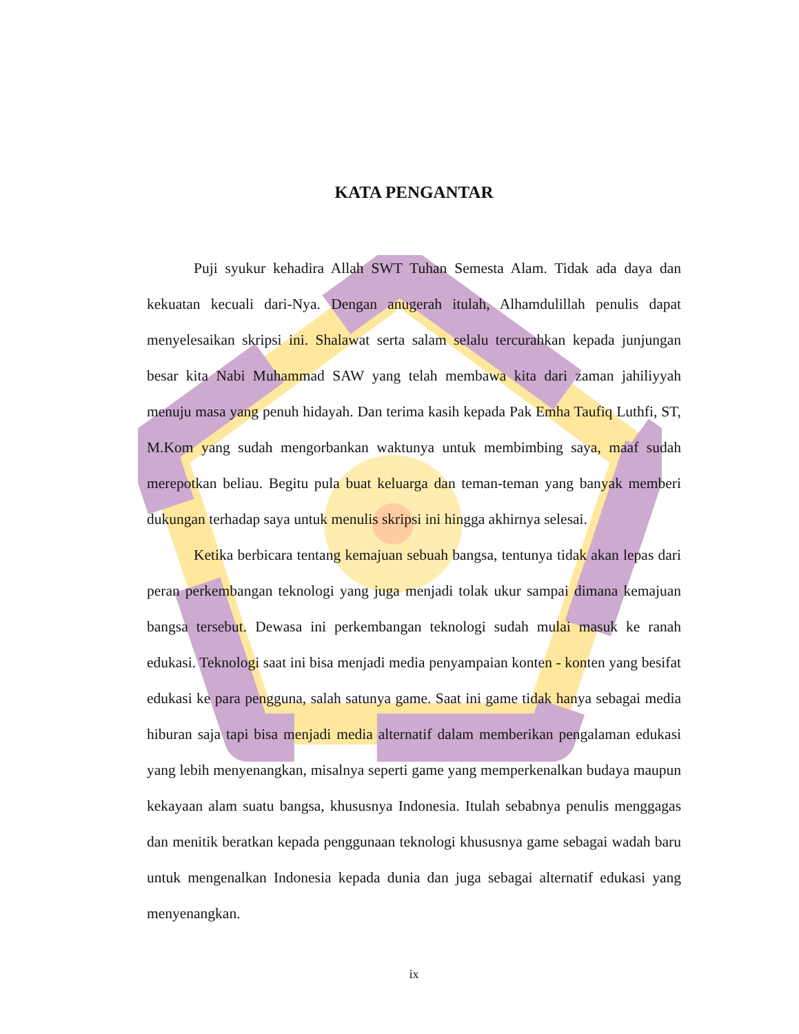KATA PENGANTAR
Puji syukur kehadira Allah SWT Tuhan Semesta Alam. Tidak ada daya dan kekuatan kecuali dari-Nya. Dengan anugerah itulah, Alhamdulillah penulis dapat menyelesaikan skripsi ini. Shalawat serta salam selalu tercurahkan kepada junjungan besar kita Nabi Muhammad SAW yang telah membawa kita dari zaman jahiliyyah menuju masa yang penuh hidayah. Dan terima kasih kepada Pak Emha Taufiq Luthfi, ST, M.Kom yang sudah mengorbankan waktunya untuk membimbing saya, maaf sudah merepotkan beliau. Begitu pula buat keluarga dan teman-teman yang banyak memberi dukungan terhadap saya untuk menulis skripsi ini hingga akhirnya selesai.
Ketika berbicara tentang kemajuan sebuah bangsa, tentunya tidak akan lepas dari peran perkembangan teknologi yang juga menjadi tolak ukur sampai dimana kemajuan bangsa tersebut. Dewasa ini perkembangan teknologi sudah mulai masuk ke ranah edukasi. Teknologi saat ini bisa menjadi media penyampaian konten - konten yang besifat edukasi ke para pengguna, salah satunya game. Saat ini game tidak hanya sebagai media hiburan saja tapi bisa menjadi media alternatif dalam memberikan pengalaman edukasi yang lebih menyenangkan, misalnya seperti game yang memperkenalkan budaya maupun kekayaan alam suatu bangsa, khususnya Indonesia. Itulah sebabnya penulis menggagas dan menitik beratkan kepada penggunaan teknologi khususnya game sebagai wadah baru untuk mengenalkan Indonesia kepada dunia dan juga sebagai alternatif edukasi yang menyenangkan.
ix